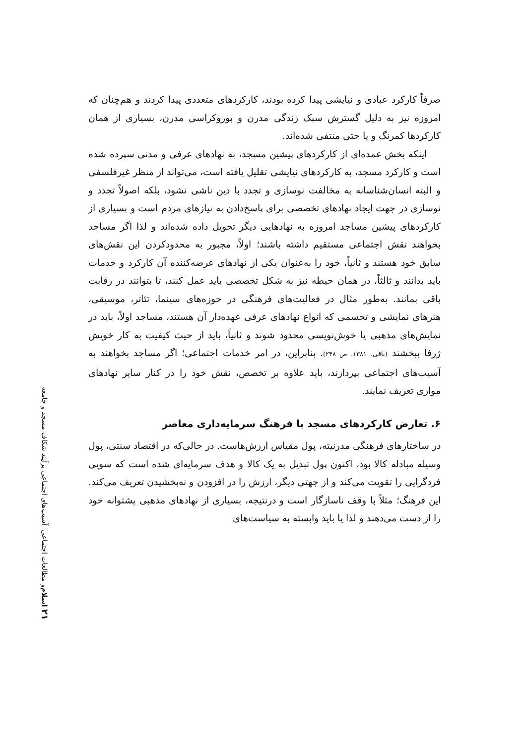۲۱ اسلام و مطالعات اجتماعی آسیب‌های اجتماعی برآیند شکاف مسجد و جامعه
صرفاً کارکرد عبادی و نیایشی پیدا کرده بودند، کارکردهای متعددی پیدا کردند و هم‌چنان که امروزه نیز به دلیل گسترش سبک زندگی مدرن و بوروکراسی مدرن، بسیاری از همان کارکردها کمرنگ و یا حتی منتفی شده‌اند.
اینکه بخش عمده‌ای از کارکردهای پیشین مسجد، به نهادهای عرفی و مدنی سپرده شده است و کارکرد مسجد، به کارکردهای نیایشی تقلیل یافته است، می‌تواند از منظر غیرفلسفی و البته انسان‌شناسانه به مخالفت نوسازی و تجدد با دین ناشی نشود، بلکه اصولاً تجدد و نوسازی در جهت ایجاد نهادهای تخصصی برای پاسخ‌دادن به نیازهای مردم است و بسیاری از کارکردهای پیشین مساجد امروزه به نهادهایی دیگر تحویل داده شده‌اند و لذا اگر مساجد بخواهند نقش اجتماعی مستقیم داشته باشند؛ اولاً، مجبور به محدودکردن این نقش‌های سابق خود هستند و ثانیاً، خود را به‌عنوان یکی از نهادهای عرضه‌کننده آن کارکرد و خدمات باید بدانند و ثالثاً، در همان حیطه نیز به شکل تخصصی باید عمل کنند، تا بتوانند در رقابت باقی بمانند. به‌طور مثال در فعالیت‌های فرهنگی در حوزه‌های سینما، تئاتر، موسیقی، هنرهای نمایشی و تجسمی که انواع نهادهای عرفی عهده‌دار آن هستند، مساجد اولاً، باید در نمایش‌های مذهبی یا خوش‌نویسی محدود شوند و ثانیاً، باید از حیث کیفیت به کار خویش ژرفا ببخشند (باقی، ۱۳۸۱، ص ۲۴۸). بنابراین، در امر خدمات اجتماعی؛ اگر مساجد بخواهند به آسیب‌های اجتماعی بپردازند، باید علاوه بر تخصص، نقش خود را در کنار سایر نهادهای موازی تعریف نمایند.
۶. تعارض کارکردهای مسجد با فرهنگ سرمایه‌داری معاصر
در ساختارهای فرهنگی مدرنیته، پول مقیاس ارزش‌هاست. در حالی‌که در اقتصاد سنتی، پول وسیله مبادله کالا بود، اکنون پول تبدیل به یک کالا و هدف سرمایه‌ای شده است که سویی فردگرایی را تقویت می‌کند و از جهتی دیگر، ارزش را در افزودن و نه‌بخشیدن تعریف می‌کند. این فرهنگ؛ مثلاً با وقف ناسازگار است و درنتیجه، بسیاری از نهادهای مذهبی پشتوانه خود را از دست می‌دهند و لذا یا باید وابسته به سیاست‌های